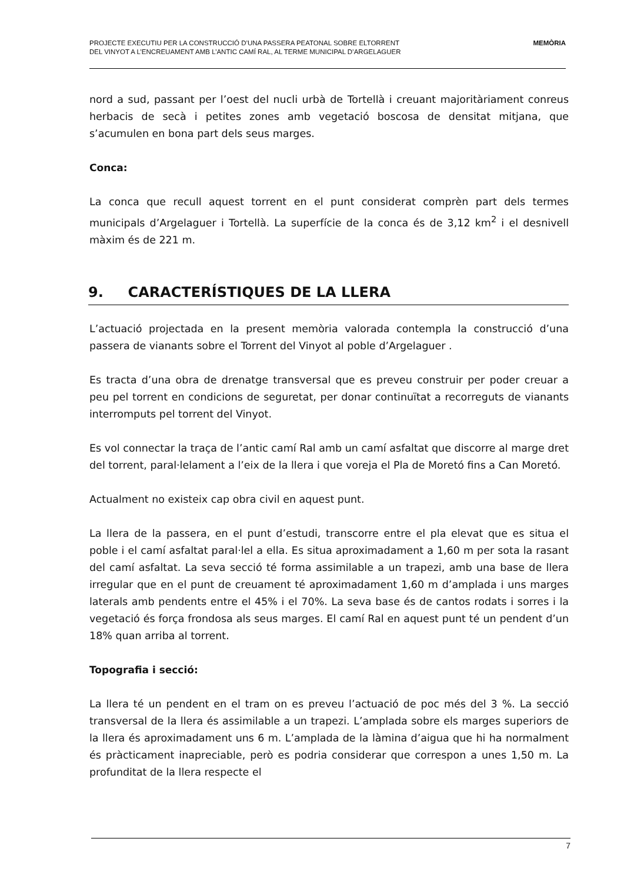PROJECTE EXECUTIU PER LA CONSTRUCCIÓ D’UNA PASSERA PEATONAL SOBRE ELTORRENT
DEL VINYOT A L’ENCREUAMENT AMB L’ANTIC CAMÍ RAL, AL TERME MUNICIPAL D’ARGELAGUER
MEMÒRIA
nord a sud, passant per l’oest del nucli urbà de Tortellà i creuant majoritàriament conreus herbacis de secà i petites zones amb vegetació boscosa de densitat mitjana, que s’acumulen en bona part dels seus marges.
Conca:
La conca que recull aquest torrent en el punt considerat comprèn part dels termes municipals d’Argelaguer i Tortellà. La superfície de la conca és de 3,12 km<sup>2</sup> i el desnivell màxim és de 221 m.
9. CARACTERÍSTIQUES DE LA LLERA
L’actuació projectada en la present memòria valorada contempla la construcció d’una passera de vianants sobre el Torrent del Vinyot al poble d’Argelaguer .
Es tracta d’una obra de drenatge transversal que es preveu construir per poder creuar a peu pel torrent en condicions de seguretat, per donar continuïtat a recorreguts de vianants interromputs pel torrent del Vinyot.
Es vol connectar la traça de l’antic camí Ral amb un camí asfaltat que discorre al marge dret del torrent, paral·lelament a l’eix de la llera i que voreja el Pla de Moretó fins a Can Moretó.
Actualment no existeix cap obra civil en aquest punt.
La llera de la passera, en el punt d’estudi, transcorre entre el pla elevat que es situa el poble i el camí asfaltat paral·lel a ella. Es situa aproximadament a 1,60 m per sota la rasant del camí asfaltat. La seva secció té forma assimilable a un trapezi, amb una base de llera irregular que en el punt de creuament té aproximadament 1,60 m d’amplada i uns marges laterals amb pendents entre el 45% i el 70%. La seva base és de cantos rodats i sorres i la vegetació és força frondosa als seus marges. El camí Ral en aquest punt té un pendent d’un 18% quan arriba al torrent.
Topografia i secció:
La llera té un pendent en el tram on es preveu l’actuació de poc més del 3 %. La secció transversal de la llera és assimilable a un trapezi. L’amplada sobre els marges superiors de la llera és aproximadament uns 6 m. L’amplada de la làmina d’aigua que hi ha normalment és pràcticament inapreciable, però es podria considerar que correspon a unes 1,50 m. La profunditat de la llera respecte el
7